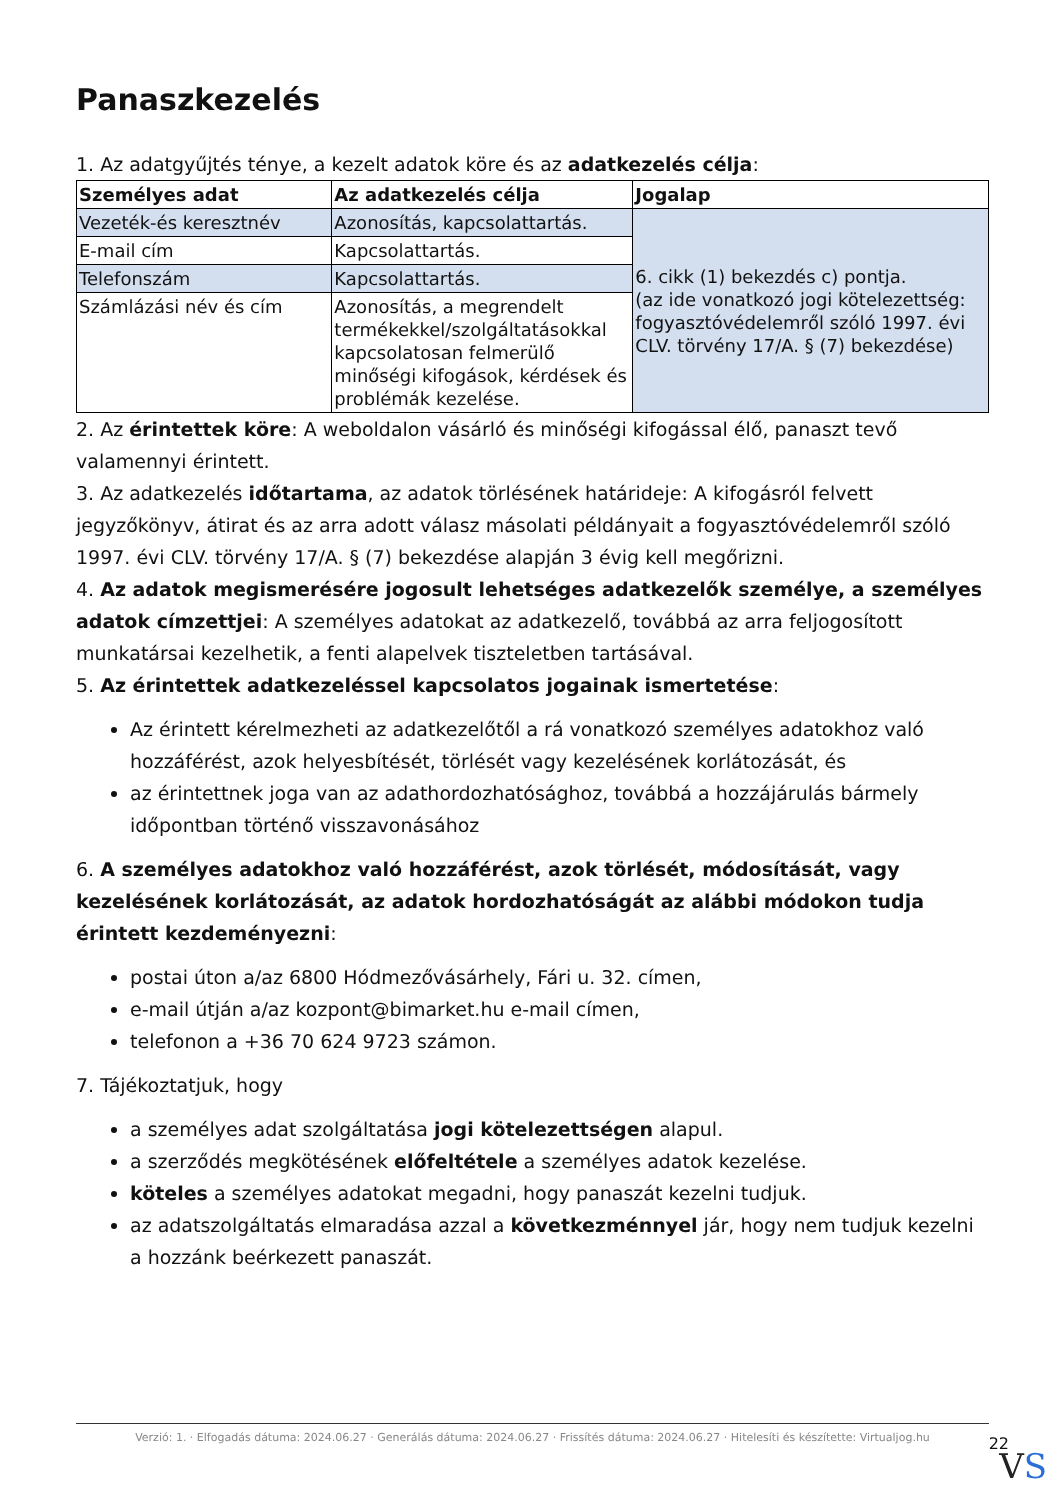Panaszkezelés
1. Az adatgyűjtés ténye, a kezelt adatok köre és az adatkezelés célja:
| Személyes adat | Az adatkezelés célja | Jogalap |
| --- | --- | --- |
| Vezeték-és keresztnév | Azonosítás, kapcsolattartás. | 6. cikk (1) bekezdés c) pontja. (az ide vonatkozó jogi kötelezettség: fogyasztóvédelemről szóló 1997. évi CLV. törvény 17/A. § (7) bekezdése) |
| E-mail cím | Kapcsolattartás. | |
| Telefonszám | Kapcsolattartás. | |
| Számlázási név és cím | Azonosítás, a megrendelt termékekkel/szolgáltatásokkal kapcsolatosan felmerülő minőségi kifogások, kérdések és problémák kezelése. | |
2. Az érintettek köre: A weboldalon vásárló és minőségi kifogással élő, panaszt tevő valamennyi érintett.
3. Az adatkezelés időtartama, az adatok törlésének határideje: A kifogásról felvett jegyzőkönyv, átirat és az arra adott válasz másolati példányait a fogyasztóvédelemről szóló 1997. évi CLV. törvény 17/A. § (7) bekezdése alapján 3 évig kell megőrizni.
4. Az adatok megismerésére jogosult lehetséges adatkezelők személye, a személyes adatok címzettjei: A személyes adatokat az adatkezelő, továbbá az arra feljogosított munkatársai kezelhetik, a fenti alapelvek tiszteletben tartásával.
5. Az érintettek adatkezeléssel kapcsolatos jogainak ismertetése:
Az érintett kérelmezheti az adatkezelőtől a rá vonatkozó személyes adatokhoz való hozzáférést, azok helyesbítését, törlését vagy kezelésének korlátozását, és
az érintettnek joga van az adathordozhatósághoz, továbbá a hozzájárulás bármely időpontban történő visszavonásához
6. A személyes adatokhoz való hozzáférést, azok törlését, módosítását, vagy kezelésének korlátozását, az adatok hordozhatóságát az alábbi módokon tudja érintett kezdeményezni:
postai úton a/az 6800 Hódmezővásárhely, Fári u. 32. címen,
e-mail útján a/az kozpont@bimarket.hu e-mail címen,
telefonon a +36 70 624 9723 számon.
7. Tájékoztatjuk, hogy
a személyes adat szolgáltatása jogi kötelezettségen alapul.
a szerződés megkötésének előfeltétele a személyes adatok kezelése.
köteles a személyes adatokat megadni, hogy panaszát kezelni tudjuk.
az adatszolgáltatás elmaradása azzal a következménnyel jár, hogy nem tudjuk kezelni a hozzánk beérkezett panaszát.
Verzió: 1. · Elfogadás dátuma: 2024.06.27 · Generálás dátuma: 2024.06.27 · Frissítés dátuma: 2024.06.27 · Hitelesíti és készítette: Virtualjog.hu
22
VS